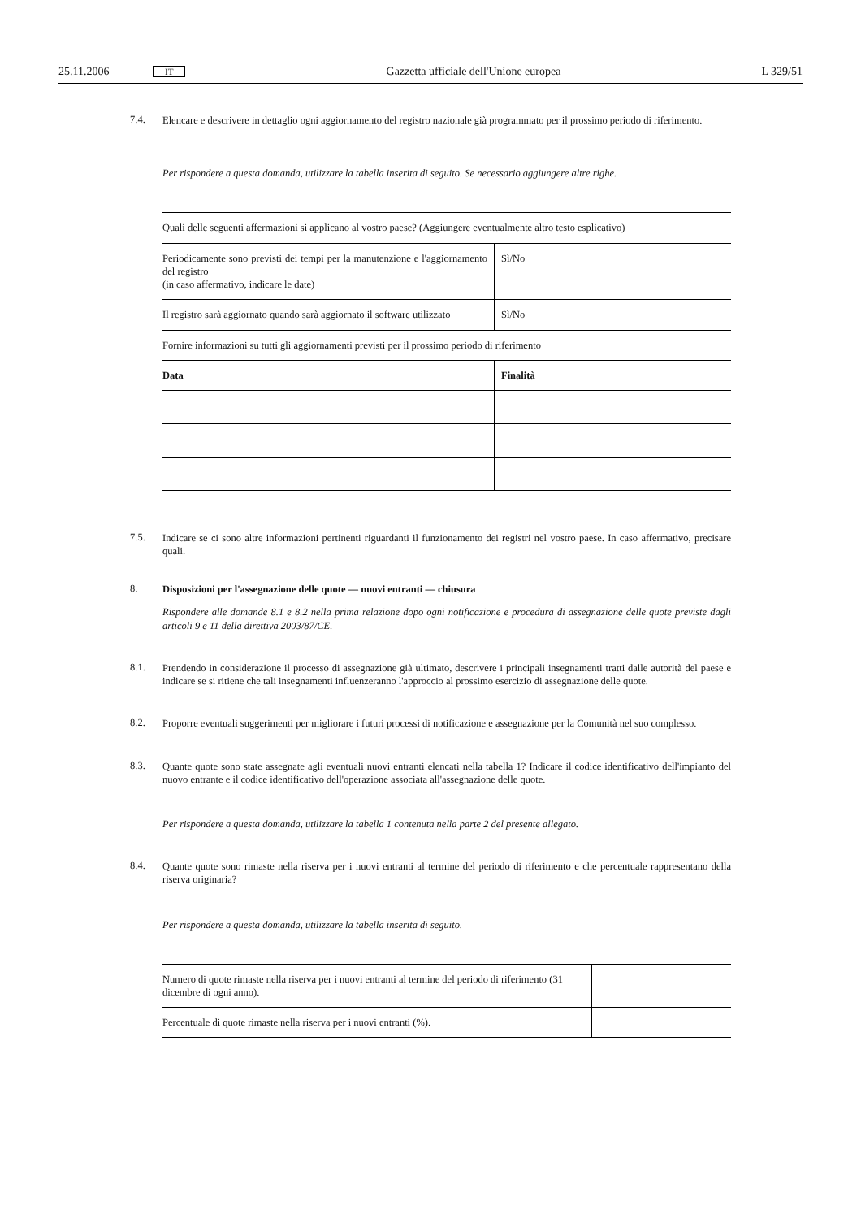25.11.2006 IT Gazzetta ufficiale dell'Unione europea L 329/51
7.4. Elencare e descrivere in dettaglio ogni aggiornamento del registro nazionale già programmato per il prossimo periodo di riferimento.
Per rispondere a questa domanda, utilizzare la tabella inserita di seguito. Se necessario aggiungere altre righe.
| Quali delle seguenti affermazioni si applicano al vostro paese? (Aggiungere eventualmente altro testo esplicativo) | |
| Periodicamente sono previsti dei tempi per la manutenzione e l'aggiornamento del registro (in caso affermativo, indicare le date) | Sì/No |
| Il registro sarà aggiornato quando sarà aggiornato il software utilizzato | Sì/No |
| Fornire informazioni su tutti gli aggiornamenti previsti per il prossimo periodo di riferimento | |
| Data | Finalità |
7.5. Indicare se ci sono altre informazioni pertinenti riguardanti il funzionamento dei registri nel vostro paese. In caso affermativo, precisare quali.
8. Disposizioni per l'assegnazione delle quote — nuovi entranti — chiusura
Rispondere alle domande 8.1 e 8.2 nella prima relazione dopo ogni notificazione e procedura di assegnazione delle quote previste dagli articoli 9 e 11 della direttiva 2003/87/CE.
8.1. Prendendo in considerazione il processo di assegnazione già ultimato, descrivere i principali insegnamenti tratti dalle autorità del paese e indicare se si ritiene che tali insegnamenti influenzeranno l'approccio al prossimo esercizio di assegnazione delle quote.
8.2. Proporre eventuali suggerimenti per migliorare i futuri processi di notificazione e assegnazione per la Comunità nel suo complesso.
8.3. Quante quote sono state assegnate agli eventuali nuovi entranti elencati nella tabella 1? Indicare il codice identificativo dell'impianto del nuovo entrante e il codice identificativo dell'operazione associata all'assegnazione delle quote.
Per rispondere a questa domanda, utilizzare la tabella 1 contenuta nella parte 2 del presente allegato.
8.4. Quante quote sono rimaste nella riserva per i nuovi entranti al termine del periodo di riferimento e che percentuale rappresentano della riserva originaria?
Per rispondere a questa domanda, utilizzare la tabella inserita di seguito.
| Numero di quote rimaste nella riserva per i nuovi entranti al termine del periodo di riferimento (31 dicembre di ogni anno). | |
| Percentuale di quote rimaste nella riserva per i nuovi entranti (%). | |